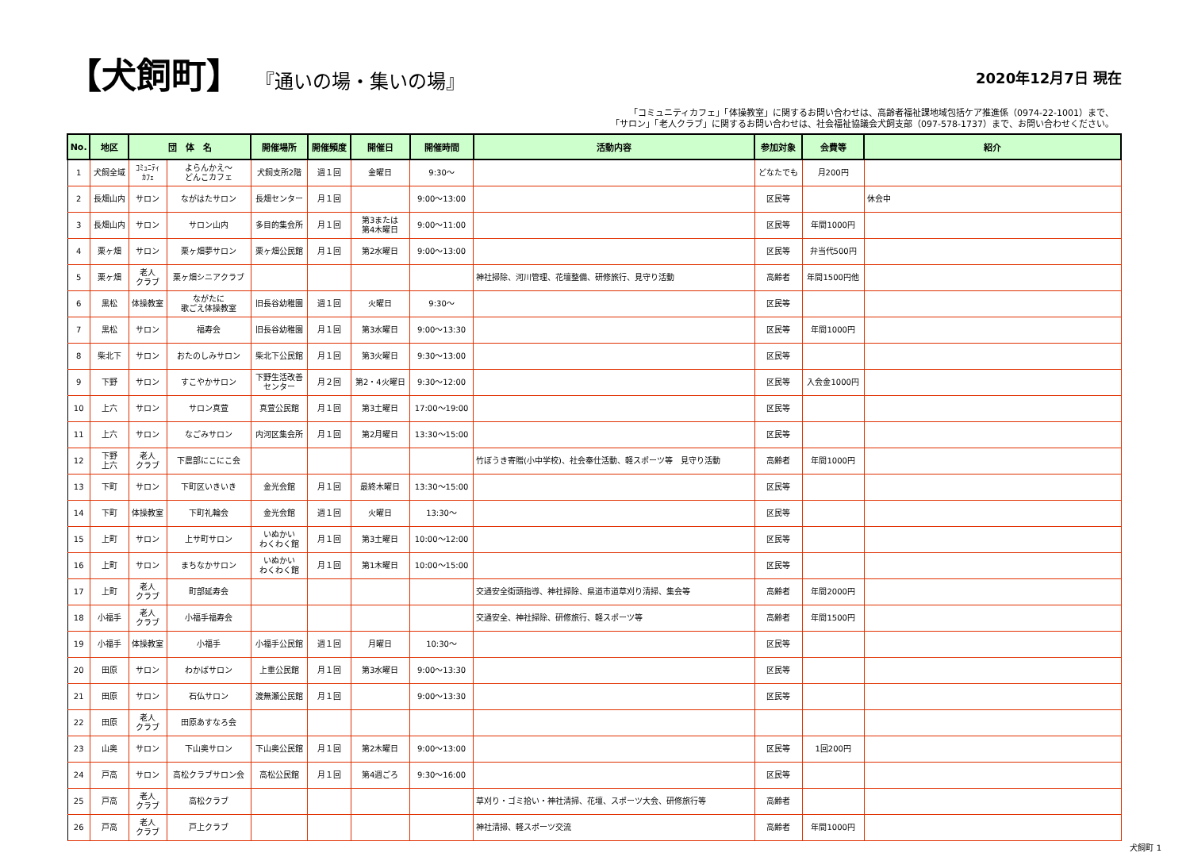【犬飼町】 『通いの場・集いの場』
2020年12月7日 現在
「コミュニティカフェ」「体操教室」に関するお問い合わせは、高齢者福祉課地域包括ケア推進係（0974-22-1001）まで、
「サロン」「老人クラブ」に関するお問い合わせは、社会福祉協議会犬飼支部（097-578-1737）まで、お問い合わせください。
| No. | 地区 | 団 体 名 | | 開催場所 | 開催頻度 | 開催日 | 開催時間 | 活動内容 | 参加対象 | 会費等 | 紹介 |
| --- | --- | --- | --- | --- | --- | --- | --- | --- | --- | --- | --- |
| 1 | 犬飼全域 | ｺﾐｭﾆﾃｨ ｶﾌｪ | よらんかえ～ どんこカフェ | 犬飼支所2階 | 週１回 | 金曜日 | 9:30～ | | どなたでも | 月200円 | |
| 2 | 長畑山内 | サロン | ながはたサロン | 長畑センター | 月１回 | | 9:00～13:00 | | 区民等 | | 休会中 |
| 3 | 長畑山内 | サロン | サロン山内 | 多目的集会所 | 月１回 | 第3または 第4木曜日 | 9:00～11:00 | | 区民等 | 年間1000円 | |
| 4 | 栗ヶ畑 | サロン | 栗ヶ畑夢サロン | 栗ヶ畑公民館 | 月１回 | 第2水曜日 | 9:00～13:00 | | 区民等 | 弁当代500円 | |
| 5 | 栗ヶ畑 | 老人 クラブ | 栗ヶ畑シニアクラブ | | | | | 神社掃除、河川管理、花壇整備、研修旅行、見守り活動 | 高齢者 | 年間1500円他 | |
| 6 | 黒松 | 体操教室 | ながたに 歌ごえ体操教室 | 旧長谷幼稚園 | 週１回 | 火曜日 | 9:30～ | | 区民等 | | |
| 7 | 黒松 | サロン | 福寿会 | 旧長谷幼稚園 | 月１回 | 第3水曜日 | 9:00～13:30 | | 区民等 | 年間1000円 | |
| 8 | 柴北下 | サロン | おたのしみサロン | 柴北下公民館 | 月１回 | 第3火曜日 | 9:30～13:00 | | 区民等 | | |
| 9 | 下野 | サロン | すこやかサロン | 下野生活改善 センター | 月２回 | 第2・4火曜日 | 9:30～12:00 | | 区民等 | 入会金1000円 | |
| 10 | 上六 | サロン | サロン真萱 | 真萱公民館 | 月１回 | 第3土曜日 | 17:00～19:00 | | 区民等 | | |
| 11 | 上六 | サロン | なごみサロン | 内河区集会所 | 月１回 | 第2月曜日 | 13:30～15:00 | | 区民等 | | |
| 12 | 下野 上六 | 老人 クラブ | 下農部にこにこ会 | | | | | 竹ぼうき寄贈(小中学校)、社会奉仕活動、軽スポーツ等 見守り活動 | 高齢者 | 年間1000円 | |
| 13 | 下町 | サロン | 下町区いきいき | 金光会館 | 月１回 | 最終木曜日 | 13:30～15:00 | | 区民等 | | |
| 14 | 下町 | 体操教室 | 下町礼輪会 | 金光会館 | 週１回 | 火曜日 | 13:30～ | | 区民等 | | |
| 15 | 上町 | サロン | 上サ町サロン | いぬかい わくわく館 | 月１回 | 第3土曜日 | 10:00～12:00 | | 区民等 | | |
| 16 | 上町 | サロン | まちなかサロン | いぬかい わくわく館 | 月１回 | 第1木曜日 | 10:00～15:00 | | 区民等 | | |
| 17 | 上町 | 老人 クラブ | 町部延寿会 | | | | | 交通安全街頭指導、神社掃除、県道市道草刈り清掃、集会等 | 高齢者 | 年間2000円 | |
| 18 | 小福手 | 老人 クラブ | 小福手福寿会 | | | | | 交通安全、神社掃除、研修旅行、軽スポーツ等 | 高齢者 | 年間1500円 | |
| 19 | 小福手 | 体操教室 | 小福手 | 小福手公民館 | 週１回 | 月曜日 | 10:30～ | | 区民等 | | |
| 20 | 田原 | サロン | わかばサロン | 上重公民館 | 月１回 | 第3水曜日 | 9:00～13:30 | | 区民等 | | |
| 21 | 田原 | サロン | 石仏サロン | 渡無瀬公民館 | 月１回 | | 9:00～13:30 | | 区民等 | | |
| 22 | 田原 | 老人 クラブ | 田原あすなろ会 | | | | | | | | |
| 23 | 山奥 | サロン | 下山奥サロン | 下山奥公民館 | 月１回 | 第2木曜日 | 9:00～13:00 | | 区民等 | 1回200円 | |
| 24 | 戸高 | サロン | 高松クラブサロン会 | 高松公民館 | 月１回 | 第4週ごろ | 9:30～16:00 | | 区民等 | | |
| 25 | 戸高 | 老人 クラブ | 高松クラブ | | | | | 草刈り・ゴミ拾い・神社清掃、花壇、スポーツ大会、研修旅行等 | 高齢者 | | |
| 26 | 戸高 | 老人 クラブ | 戸上クラブ | | | | | 神社清掃、軽スポーツ交流 | 高齢者 | 年間1000円 | |
犬飼町 1